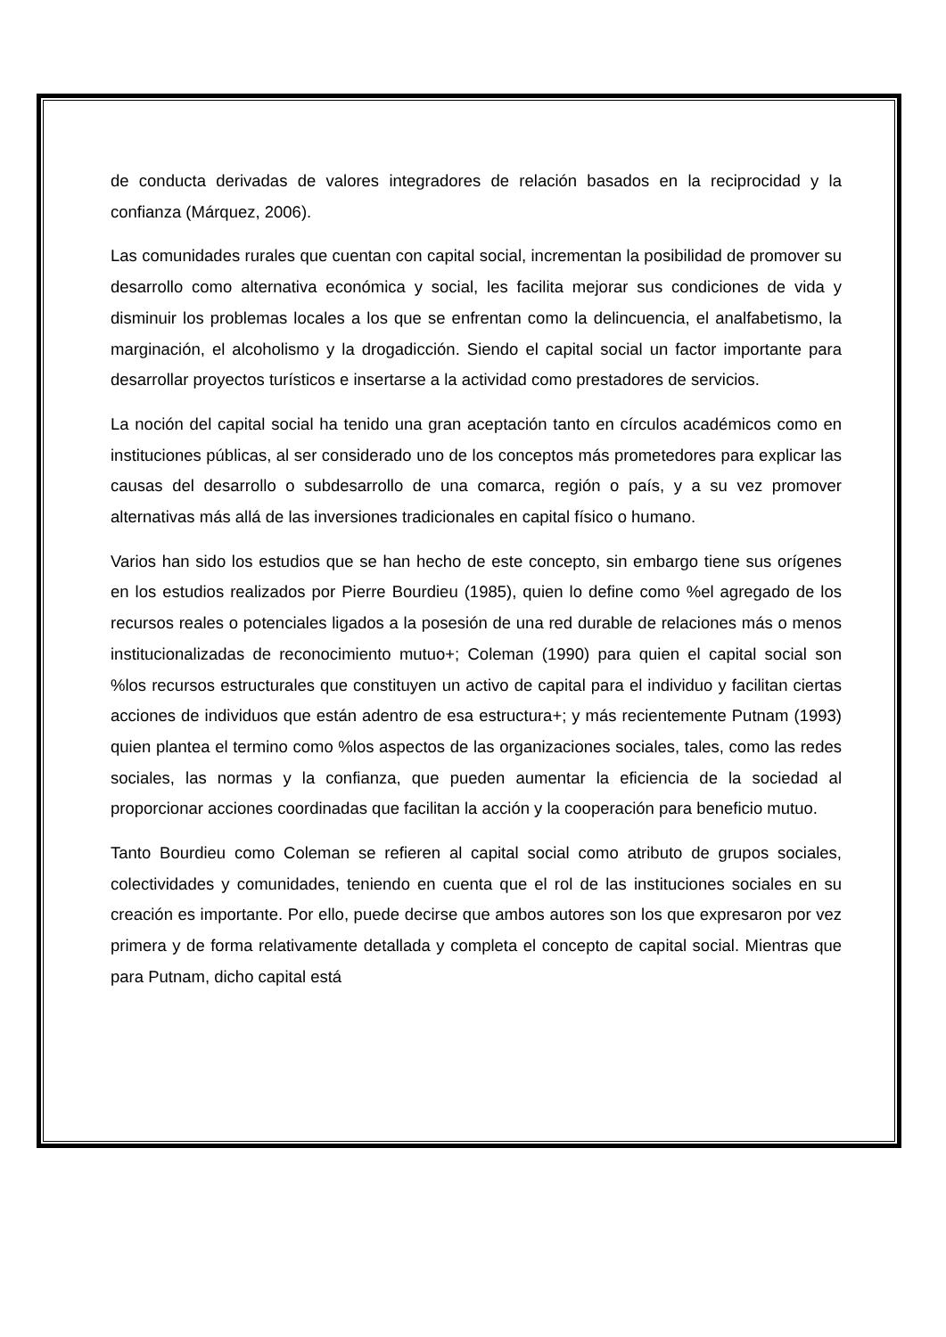de conducta derivadas de valores integradores de relación basados en la reciprocidad y la confianza (Márquez, 2006).
Las comunidades rurales que cuentan con capital social, incrementan la posibilidad de promover su desarrollo como alternativa económica y social, les facilita mejorar sus condiciones de vida y disminuir los problemas locales a los que se enfrentan como la delincuencia, el analfabetismo, la marginación, el alcoholismo y la drogadicción. Siendo el capital social un factor importante para desarrollar proyectos turísticos e insertarse a la actividad como prestadores de servicios.
La noción del capital social ha tenido una gran aceptación tanto en círculos académicos como en instituciones públicas, al ser considerado uno de los conceptos más prometedores para explicar las causas del desarrollo o subdesarrollo de una comarca, región o país, y a su vez promover alternativas más allá de las inversiones tradicionales en capital físico o humano.
Varios han sido los estudios que se han hecho de este concepto, sin embargo tiene sus orígenes en los estudios realizados por Pierre Bourdieu (1985), quien lo define como %el agregado de los recursos reales o potenciales ligados a la posesión de una red durable de relaciones más o menos institucionalizadas de reconocimiento mutuo+; Coleman (1990) para quien el capital social son %los recursos estructurales que constituyen un activo de capital para el individuo y facilitan ciertas acciones de individuos que están adentro de esa estructura+; y más recientemente Putnam (1993) quien plantea el termino como %los aspectos de las organizaciones sociales, tales, como las redes sociales, las normas y la confianza, que pueden aumentar la eficiencia de la sociedad al proporcionar acciones coordinadas que facilitan la acción y la cooperación para beneficio mutuo.
Tanto Bourdieu como Coleman se refieren al capital social como atributo de grupos sociales, colectividades y comunidades, teniendo en cuenta que el rol de las instituciones sociales en su creación es importante. Por ello, puede decirse que ambos autores son los que expresaron por vez primera y de forma relativamente detallada y completa el concepto de capital social. Mientras que para Putnam, dicho capital está